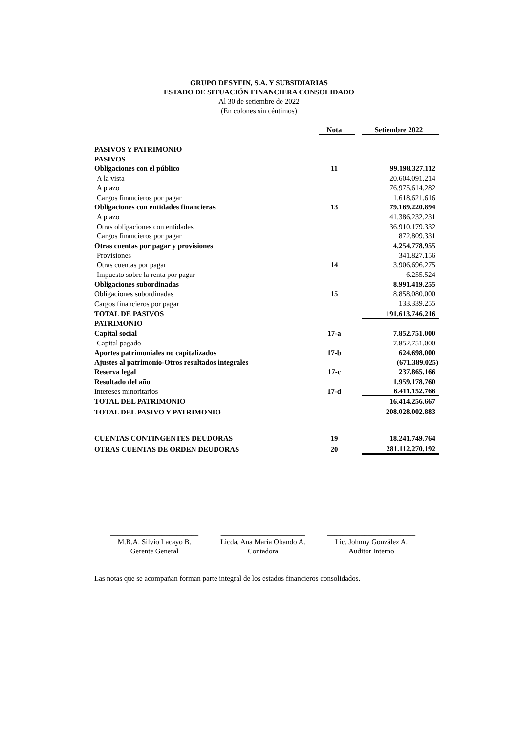GRUPO DESYFIN, S.A. Y SUBSIDIARIAS
ESTADO DE SITUACIÓN FINANCIERA CONSOLIDADO
Al 30 de setiembre de 2022
(En colones sin céntimos)
| | Nota | | Setiembre 2022 |
| --- | --- | --- | --- |
| PASIVOS Y PATRIMONIO | | | |
| PASIVOS | | | |
| Obligaciones con el público | 11 | | 99.198.327.112 |
| A la vista | | | 20.604.091.214 |
| A plazo | | | 76.975.614.282 |
| Cargos financieros por pagar | | | 1.618.621.616 |
| Obligaciones con entidades financieras | 13 | | 79.169.220.894 |
| A plazo | | | 41.386.232.231 |
| Otras obligaciones con entidades | | | 36.910.179.332 |
| Cargos financieros por pagar | | | 872.809.331 |
| Otras cuentas por pagar y provisiones | | | 4.254.778.955 |
| Provisiones | | | 341.827.156 |
| Otras cuentas por pagar | 14 | | 3.906.696.275 |
| Impuesto sobre la renta por pagar | | | 6.255.524 |
| Obligaciones subordinadas | | | 8.991.419.255 |
| Obligaciones subordinadas | 15 | | 8.858.080.000 |
| Cargos financieros por pagar | | | 133.339.255 |
| TOTAL DE PASIVOS | | | 191.613.746.216 |
| PATRIMONIO | | | |
| Capital social | 17-a | | 7.852.751.000 |
| Capital pagado | | | 7.852.751.000 |
| Aportes patrimoniales no capitalizados | 17-b | | 624.698.000 |
| Ajustes al patrimonio-Otros resultados integrales | | | (671.389.025) |
| Reserva legal | 17-c | | 237.865.166 |
| Resultado del año | | | 1.959.178.760 |
| Intereses minoritarios | 17-d | | 6.411.152.766 |
| TOTAL DEL PATRIMONIO | | | 16.414.256.667 |
| TOTAL DEL PASIVO Y PATRIMONIO | | | 208.028.002.883 |
| CUENTAS CONTINGENTES DEUDORAS | 19 | | 18.241.749.764 |
| OTRAS CUENTAS DE ORDEN DEUDORAS | 20 | | 281.112.270.192 |
________________________
M.B.A. Silvio Lacayo B.
Gerente General
_______________________
Licda. Ana María Obando A.
Contadora
________________________
Lic. Johnny González A.
Auditor Interno
Las notas que se acompañan forman parte integral de los estados financieros consolidados.